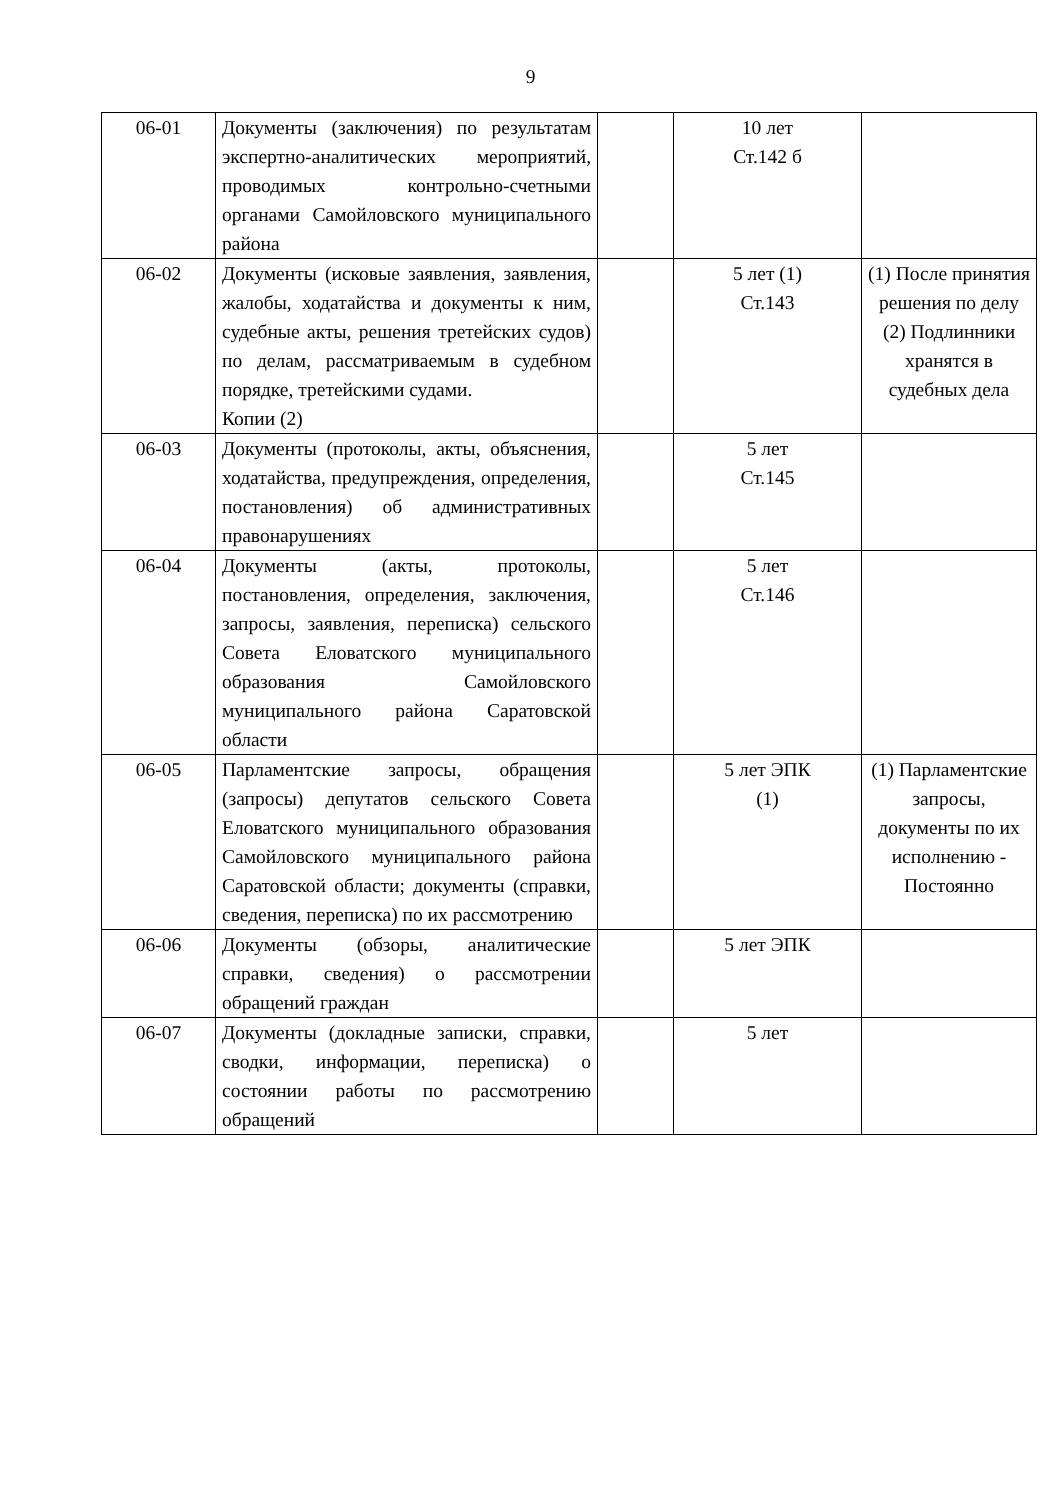9
| 06-01 | Документы (заключения) по результатам экспертно-аналитических мероприятий, проводимых контрольно-счетными органами Самойловского муниципального района | | 10 лет Ст.142 б | |
| 06-02 | Документы (исковые заявления, заявления, жалобы, ходатайства и документы к ним, судебные акты, решения третейских судов) по делам, рассматриваемым в судебном порядке, третейскими судами. Копии (2) | | 5 лет (1) Ст.143 | (1) После принятия решения по делу (2) Подлинники хранятся в судебных дела |
| 06-03 | Документы (протоколы, акты, объяснения, ходатайства, предупреждения, определения, постановления) об административных правонарушениях | | 5 лет Ст.145 | |
| 06-04 | Документы (акты, протоколы, постановления, определения, заключения, запросы, заявления, переписка) сельского Совета Еловатского муниципального образования Самойловского муниципального района Саратовской области | | 5 лет Ст.146 | |
| 06-05 | Парламентские запросы, обращения (запросы) депутатов сельского Совета Еловатского муниципального образования Самойловского муниципального района Саратовской области; документы (справки, сведения, переписка) по их рассмотрению | | 5 лет ЭПК (1) | (1) Парламентские запросы, документы по их исполнению - Постоянно |
| 06-06 | Документы (обзоры, аналитические справки, сведения) о рассмотрении обращений граждан | | 5 лет ЭПК | |
| 06-07 | Документы (докладные записки, справки, сводки, информации, переписка) о состоянии работы по рассмотрению обращений | | 5 лет | |